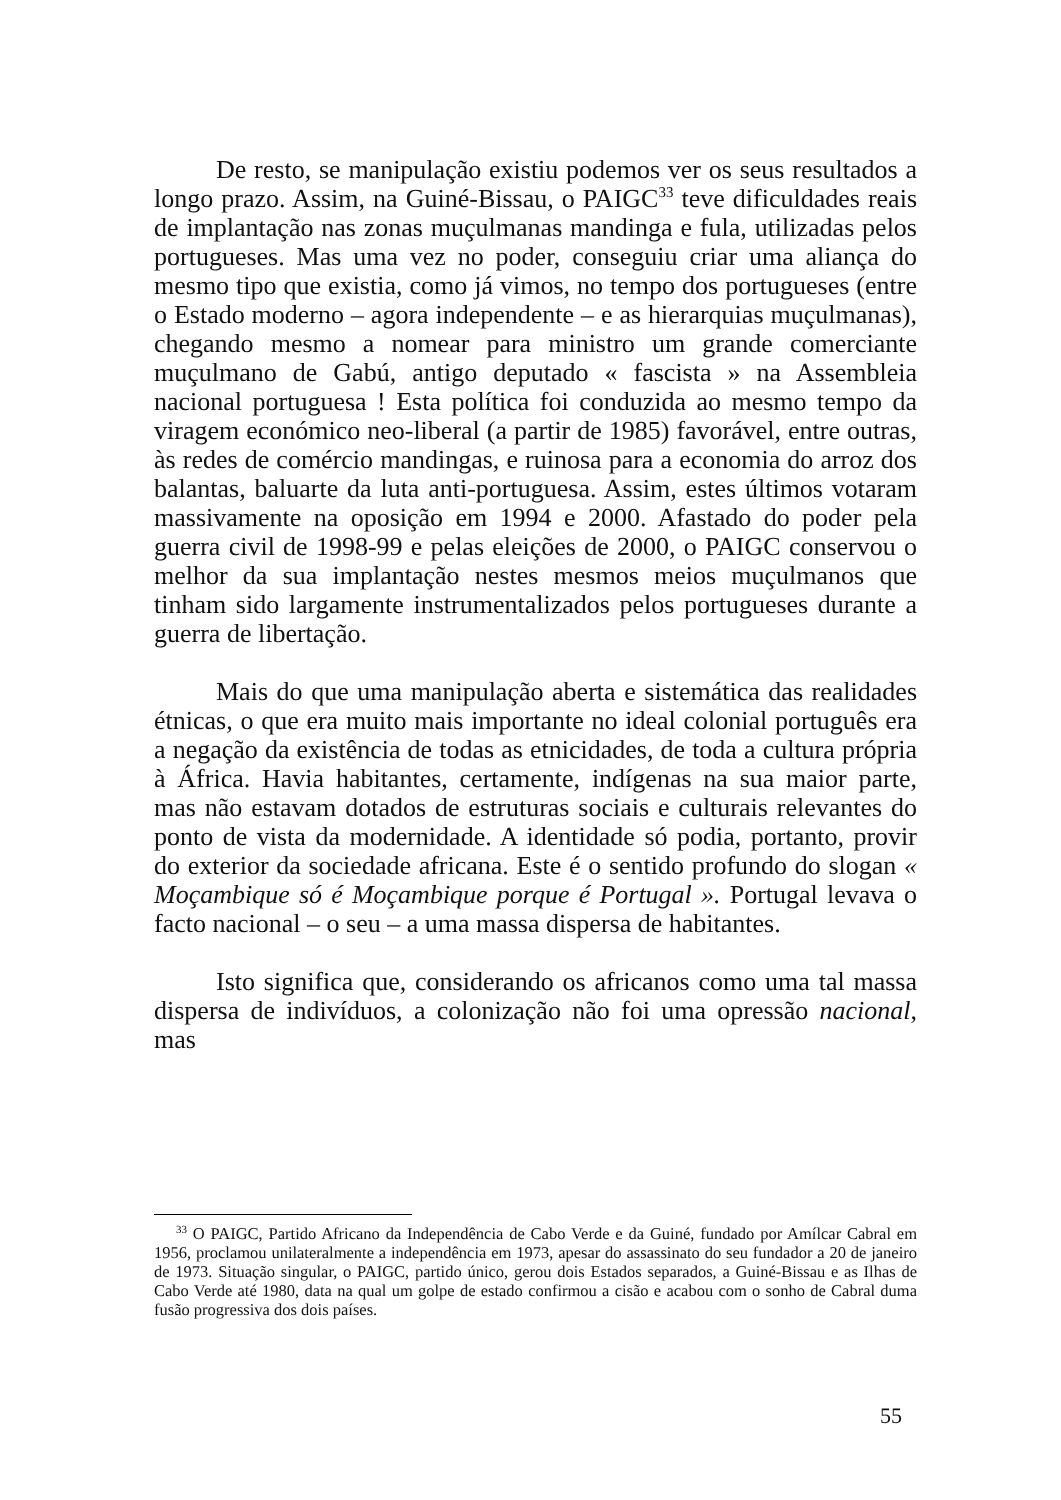De resto, se manipulação existiu podemos ver os seus resultados a longo prazo. Assim, na Guiné-Bissau, o PAIGC<sup>33</sup> teve dificuldades reais de implantação nas zonas muçulmanas mandinga e fula, utilizadas pelos portugueses. Mas uma vez no poder, conseguiu criar uma aliança do mesmo tipo que existia, como já vimos, no tempo dos portugueses (entre o Estado moderno – agora independente – e as hierarquias muçulmanas), chegando mesmo a nomear para ministro um grande comerciante muçulmano de Gabú, antigo deputado « fascista » na Assembleia nacional portuguesa ! Esta política foi conduzida ao mesmo tempo da viragem económico neo-liberal (a partir de 1985) favorável, entre outras, às redes de comércio mandingas, e ruinosa para a economia do arroz dos balantas, baluarte da luta anti-portuguesa. Assim, estes últimos votaram massivamente na oposição em 1994 e 2000. Afastado do poder pela guerra civil de 1998-99 e pelas eleições de 2000, o PAIGC conservou o melhor da sua implantação nestes mesmos meios muçulmanos que tinham sido largamente instrumentalizados pelos portugueses durante a guerra de libertação.
Mais do que uma manipulação aberta e sistemática das realidades étnicas, o que era muito mais importante no ideal colonial português era a negação da existência de todas as etnicidades, de toda a cultura própria à África. Havia habitantes, certamente, indígenas na sua maior parte, mas não estavam dotados de estruturas sociais e culturais relevantes do ponto de vista da modernidade. A identidade só podia, portanto, provir do exterior da sociedade africana. Este é o sentido profundo do slogan « Moçambique só é Moçambique porque é Portugal ». Portugal levava o facto nacional – o seu – a uma massa dispersa de habitantes.
Isto significa que, considerando os africanos como uma tal massa dispersa de indivíduos, a colonização não foi uma opressão nacional, mas
<sup>33</sup> O PAIGC, Partido Africano da Independência de Cabo Verde e da Guiné, fundado por Amílcar Cabral em 1956, proclamou unilateralmente a independência em 1973, apesar do assassinato do seu fundador a 20 de janeiro de 1973. Situação singular, o PAIGC, partido único, gerou dois Estados separados, a Guiné-Bissau e as Ilhas de Cabo Verde até 1980, data na qual um golpe de estado confirmou a cisão e acabou com o sonho de Cabral duma fusão progressiva dos dois países.
55